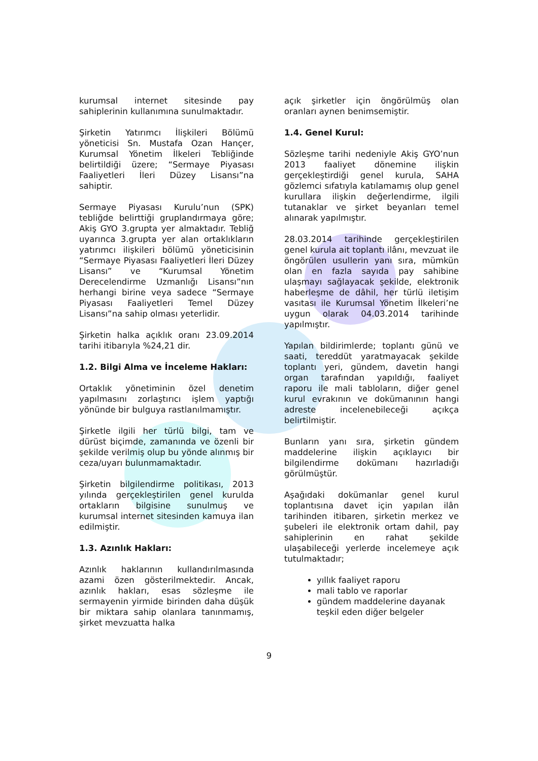kurumsal internet sitesinde pay sahiplerinin kullanımına sunulmaktadır.
Şirketin Yatırımcı İlişkileri Bölümü yöneticisi Sn. Mustafa Ozan Hançer, Kurumsal Yönetim İlkeleri Tebliğinde belirtildiği üzere; “Sermaye Piyasası Faaliyetleri İleri Düzey Lisansı”na sahiptir.
Sermaye Piyasası Kurulu’nun (SPK) tebliğde belirttiği gruplandırmaya göre; Akiş GYO 3.grupta yer almaktadır. Tebliğ uyarınca 3.grupta yer alan ortaklıkların yatırımcı ilişkileri bölümü yöneticisinin “Sermaye Piyasası Faaliyetleri İleri Düzey Lisansı” ve “Kurumsal Yönetim Derecelendirme Uzmanlığı Lisansı”nın herhangi birine veya sadece “Sermaye Piyasası Faaliyetleri Temel Düzey Lisansı”na sahip olması yeterlidir.
Şirketin halka açıklık oranı 23.09.2014 tarihi itibarıyla %24,21 dir.
1.2. Bilgi Alma ve İnceleme Hakları:
Ortaklık yönetiminin özel denetim yapılmasını zorlaştırıcı işlem yaptığı yönünde bir bulguya rastlanılmamıştır.
Şirketle ilgili her türlü bilgi, tam ve dürüst biçimde, zamanında ve özenli bir şekilde verilmiş olup bu yönde alınmış bir ceza/uyarı bulunmamaktadır.
Şirketin bilgilendirme politikası, 2013 yılında gerçekleştirilen genel kurulda ortakların bilgisine sunulmuş ve kurumsal internet sitesinden kamuya ilan edilmiştir.
1.3. Azınlık Hakları:
Azınlık haklarının kullandırılmasında azami özen gösterilmektedir. Ancak, azınlık hakları, esas sözleşme ile sermayenin yirmide birinden daha düşük bir miktara sahip olanlara tanınmamış, şirket mevzuatta halka
açık şirketler için öngörülmüş olan oranları aynen benimsemiştir.
1.4. Genel Kurul:
Sözleşme tarihi nedeniyle Akiş GYO’nun 2013 faaliyet dönemine ilişkin gerçekleştirdiği genel kurula, SAHA gözlemci sıfatıyla katılamamış olup genel kurullara ilişkin değerlendirme, ilgili tutanaklar ve şirket beyanları temel alınarak yapılmıştır.
28.03.2014 tarihinde gerçekleştirilen genel kurula ait toplantı ilânı, mevzuat ile öngörülen usullerin yanı sıra, mümkün olan en fazla sayıda pay sahibine ulaşmayı sağlayacak şekilde, elektronik haberleşme de dâhil, her türlü iletişim vasıtası ile Kurumsal Yönetim İlkeleri’ne uygun olarak 04.03.2014 tarihinde yapılmıştır.
Yapılan bildirimlerde; toplantı günü ve saati, tereddüt yaratmayacak şekilde toplantı yeri, gündem, davetin hangi organ tarafından yapıldığı, faaliyet raporu ile mali tabloların, diğer genel kurul evrakının ve dokümanının hangi adreste incelenebileceği açıkça belirtilmiştir.
Bunların yanı sıra, şirketin gündem maddelerine ilişkin açıklayıcı bir bilgilendirme dokümanı hazırladığı görülmüştür.
Aşağıdaki dokümanlar genel kurul toplantısına davet için yapılan ilân tarihinden itibaren, şirketin merkez ve şubeleri ile elektronik ortam dahil, pay sahiplerinin en rahat şekilde ulaşabileceği yerlerde incelemeye açık tutulmaktadır;
yıllık faaliyet raporu
mali tablo ve raporlar
gündem maddelerine dayanak teşkil eden diğer belgeler
9